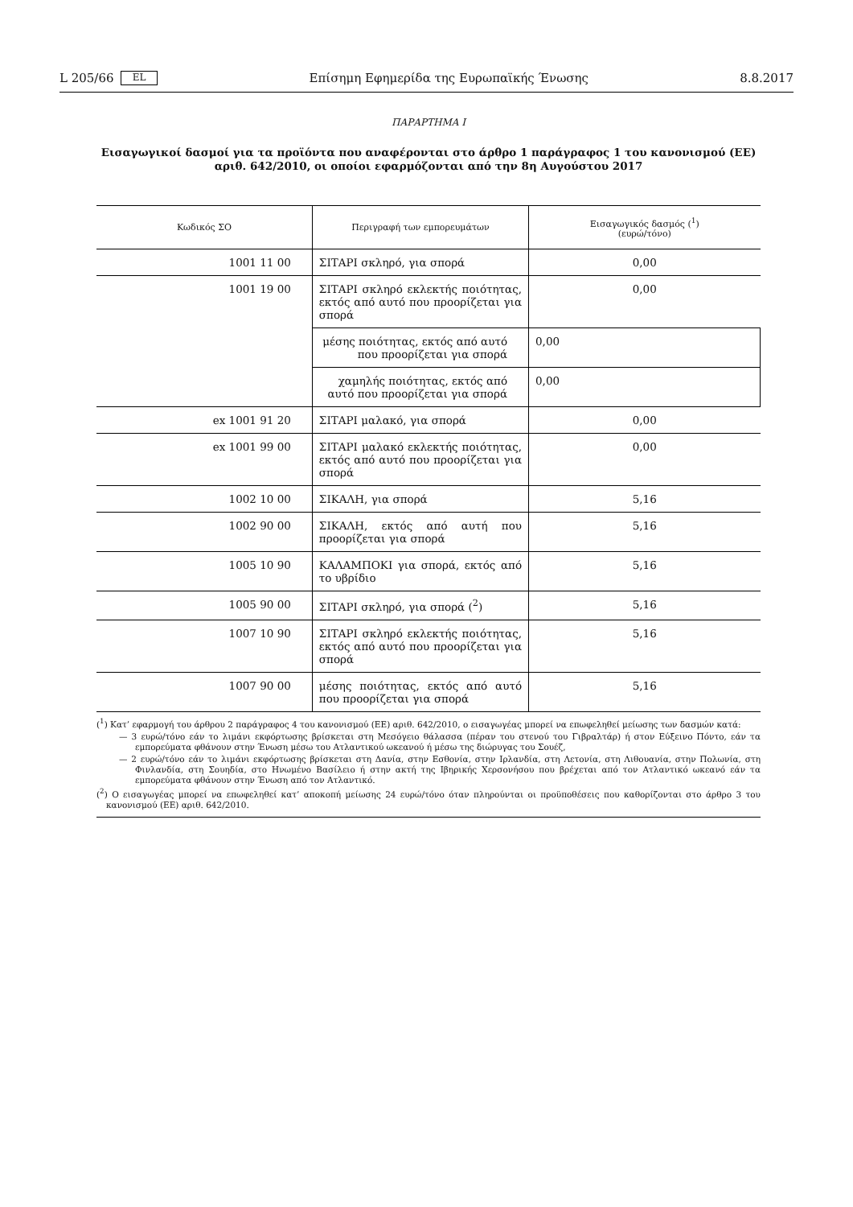L 205/66 EL Επίσημη Εφημερίδα της Ευρωπαϊκής Ένωσης 8.8.2017
ΠΑΡΑΡΤΗΜΑ I
Εισαγωγικοί δασμοί για τα προϊόντα που αναφέρονται στο άρθρο 1 παράγραφος 1 του κανονισμού (ΕΕ) αριθ. 642/2010, οι οποίοι εφαρμόζονται από την 8η Αυγούστου 2017
| Κωδικός ΣΟ | Περιγραφή των εμπορευμάτων | Εισαγωγικός δασμός (<sup>1</sup>) (ευρώ/τόνο) |
| --- | --- | --- |
| 1001 11 00 | ΣΙΤΑΡΙ σκληρό, για σπορά | 0,00 |
| 1001 19 00 | ΣΙΤΑΡΙ σκληρό εκλεκτής ποιότητας, εκτός από αυτό που προορίζεται για σπορά | 0,00 |
| | μέσης ποιότητας, εκτός από αυτό που προορίζεται για σπορά | 0,00 |
| | χαμηλής ποιότητας, εκτός από αυτό που προορίζεται για σπορά | 0,00 |
| ex 1001 91 20 | ΣΙΤΑΡΙ μαλακό, για σπορά | 0,00 |
| ex 1001 99 00 | ΣΙΤΑΡΙ μαλακό εκλεκτής ποιότητας, εκτός από αυτό που προορίζεται για σπορά | 0,00 |
| 1002 10 00 | ΣΙΚΑΛΗ, για σπορά | 5,16 |
| 1002 90 00 | ΣΙΚΑΛΗ, εκτός από αυτή που προορίζεται για σπορά | 5,16 |
| 1005 10 90 | ΚΑΛΑΜΠΟΚΙ για σπορά, εκτός από το υβρίδιο | 5,16 |
| 1005 90 00 | ΣΙΤΑΡΙ σκληρό, για σπορά (<sup>2</sup>) | 5,16 |
| 1007 10 90 | ΣΙΤΑΡΙ σκληρό εκλεκτής ποιότητας, εκτός από αυτό που προορίζεται για σπορά | 5,16 |
| 1007 90 00 | μέσης ποιότητας, εκτός από αυτό που προορίζεται για σπορά | 5,16 |
(<sup>1</sup>) Κατ’ εφαρμογή του άρθρου 2 παράγραφος 4 του κανονισμού (ΕΕ) αριθ. 642/2010, ο εισαγωγέας μπορεί να επωφεληθεί μείωσης των δασμών κατά:
— 3 ευρώ/τόνο εάν το λιμάνι εκφόρτωσης βρίσκεται στη Μεσόγειο θάλασσα (πέραν του στενού του Γιβραλτάρ) ή στον Εύξεινο Πόντο, εάν τα εμπορεύματα φθάνουν στην Ένωση μέσω του Ατλαντικού ωκεανού ή μέσω της διώρυγας του Σουέζ,
— 2 ευρώ/τόνο εάν το λιμάνι εκφόρτωσης βρίσκεται στη Δανία, στην Εσθονία, στην Ιρλανδία, στη Λετονία, στη Λιθουανία, στην Πολωνία, στη Φινλανδία, στη Σουηδία, στο Ηνωμένο Βασίλειο ή στην ακτή της Ιβηρικής Χερσονήσου που βρέχεται από τον Ατλαντικό ωκεανό εάν τα εμπορεύματα φθάνουν στην Ένωση από τον Ατλαντικό.
(<sup>2</sup>) Ο εισαγωγέας μπορεί να επωφεληθεί κατ’ αποκοπή μείωσης 24 ευρώ/τόνο όταν πληρούνται οι προϋποθέσεις που καθορίζονται στο άρθρο 3 του κανονισμού (ΕΕ) αριθ. 642/2010.